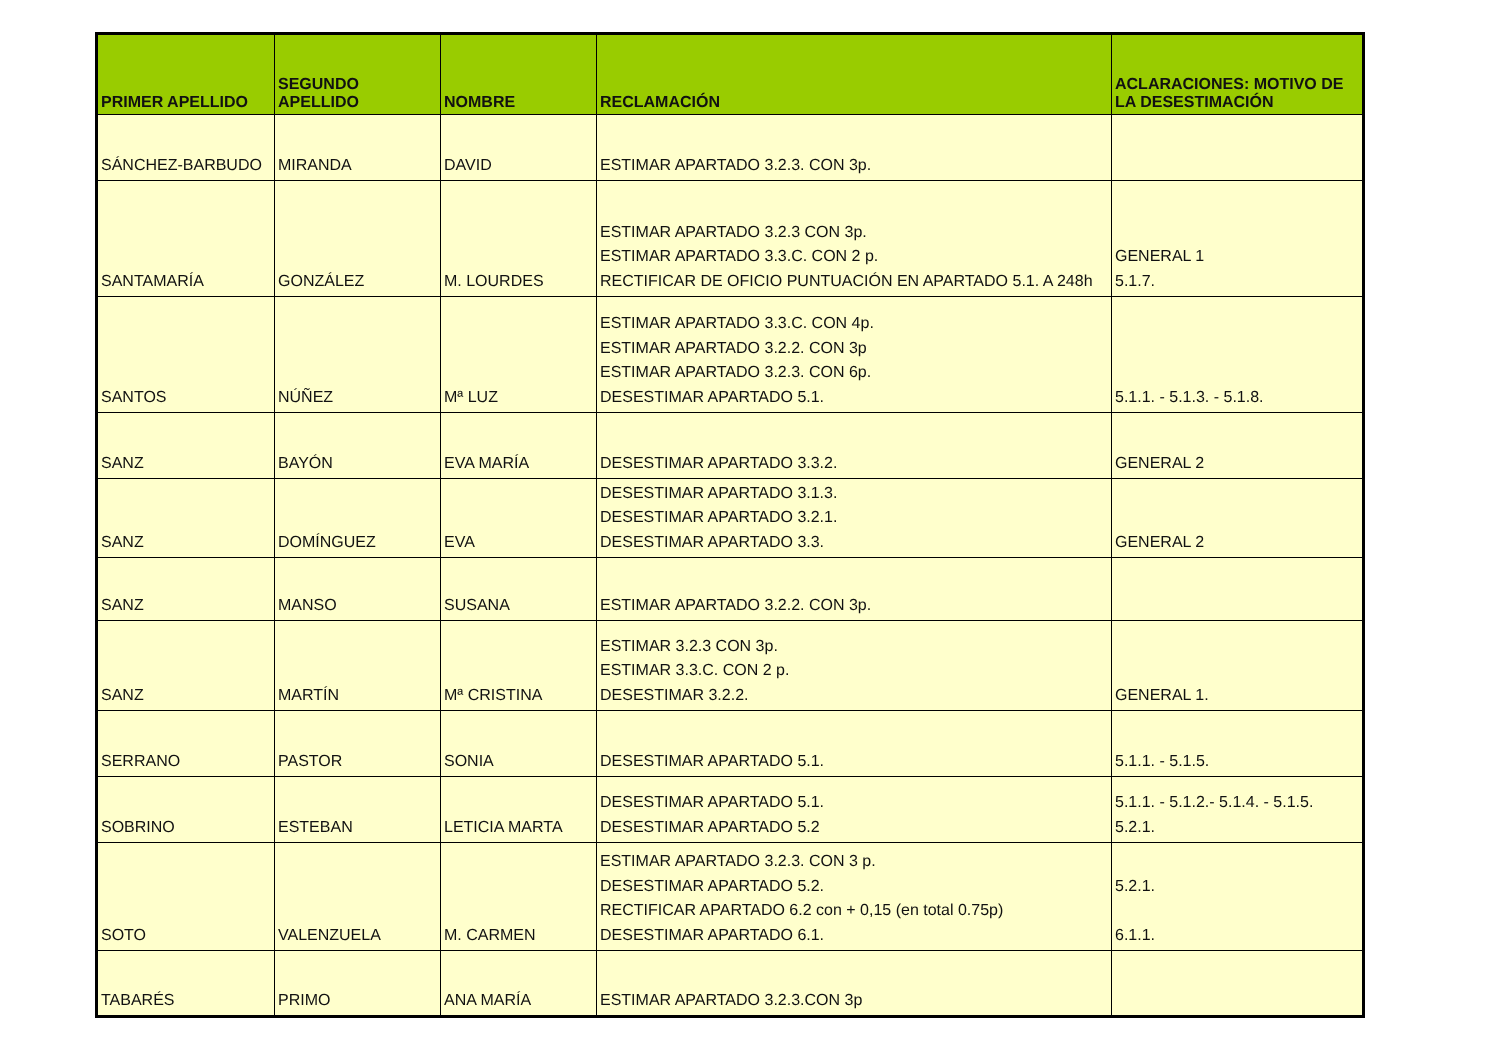| PRIMER APELLIDO | SEGUNDO APELLIDO | NOMBRE | RECLAMACIÓN | ACLARACIONES: MOTIVO DE LA DESESTIMACIÓN |
| --- | --- | --- | --- | --- |
| SÁNCHEZ-BARBUDO | MIRANDA | DAVID | ESTIMAR APARTADO 3.2.3. CON 3p. | |
| SANTAMARÍA | GONZÁLEZ | M. LOURDES | ESTIMAR APARTADO 3.2.3 CON 3p. ESTIMAR APARTADO 3.3.C. CON 2 p. RECTIFICAR DE OFICIO PUNTUACIÓN EN APARTADO 5.1. A 248h | GENERAL 1 5.1.7. |
| SANTOS | NÚÑEZ | Mª LUZ | ESTIMAR APARTADO 3.3.C. CON 4p. ESTIMAR APARTADO 3.2.2. CON 3p ESTIMAR APARTADO 3.2.3. CON 6p. DESESTIMAR APARTADO 5.1. | 5.1.1. - 5.1.3. - 5.1.8. |
| SANZ | BAYÓN | EVA MARÍA | DESESTIMAR APARTADO 3.3.2. | GENERAL 2 |
| SANZ | DOMÍNGUEZ | EVA | DESESTIMAR APARTADO 3.1.3. DESESTIMAR APARTADO 3.2.1. DESESTIMAR APARTADO 3.3. | GENERAL 2 |
| SANZ | MANSO | SUSANA | ESTIMAR APARTADO 3.2.2. CON 3p. | |
| SANZ | MARTÍN | Mª CRISTINA | ESTIMAR 3.2.3 CON 3p. ESTIMAR 3.3.C. CON 2 p. DESESTIMAR 3.2.2. | GENERAL 1. |
| SERRANO | PASTOR | SONIA | DESESTIMAR APARTADO 5.1. | 5.1.1. - 5.1.5. |
| SOBRINO | ESTEBAN | LETICIA MARTA | DESESTIMAR APARTADO 5.1. DESESTIMAR APARTADO 5.2 | 5.1.1. - 5.1.2.- 5.1.4. - 5.1.5. 5.2.1. |
| SOTO | VALENZUELA | M. CARMEN | ESTIMAR APARTADO 3.2.3. CON 3 p. DESESTIMAR APARTADO 5.2. RECTIFICAR APARTADO 6.2 con + 0,15 (en total 0.75p) DESESTIMAR APARTADO 6.1. | 5.2.1. 6.1.1. |
| TABARÉS | PRIMO | ANA MARÍA | ESTIMAR APARTADO 3.2.3.CON 3p | |